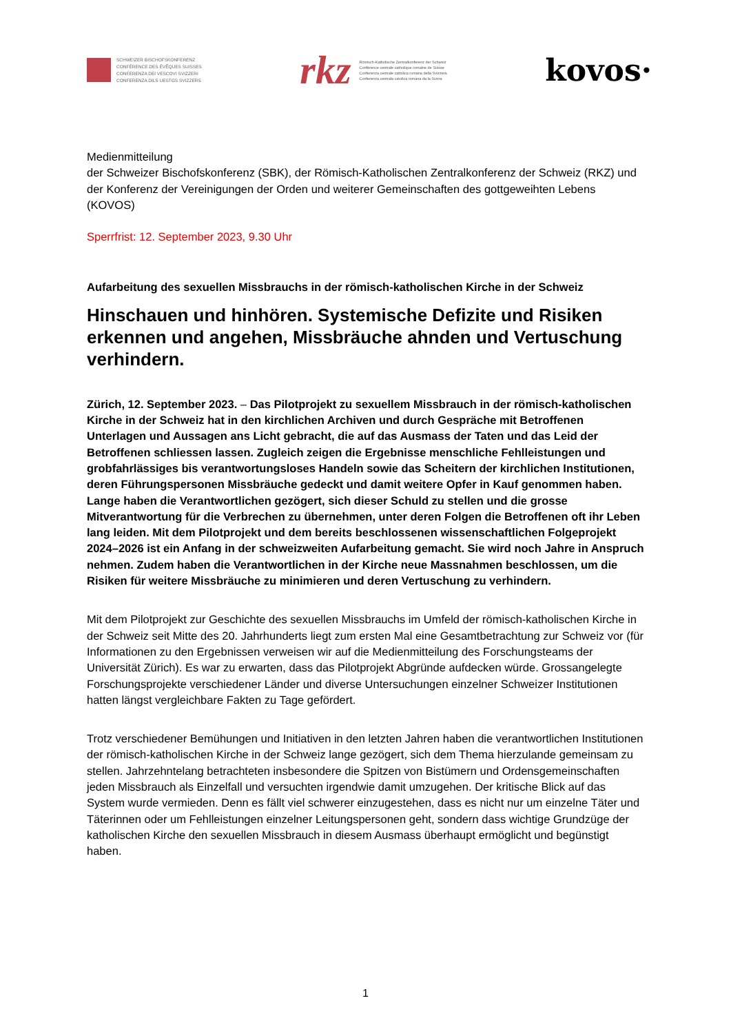SCHWEIZER BISCHOFSKONFERENZ
CONFÉRENCE DES ÉVÊQUES SUISSES
CONFERENZA DEI VESCOVI SVIZZERI
CONFERENZA DILS UESTGS SVIZZERS
rkz Römisch-Katholische Zentralkonferenz der Schweiz
Conférence centrale catholique romaine de Suisse
Conferenza centrale cattolica romana della Svizzera
Conferenza centrala catolica romana da la Svizra
kovos·
Medienmitteilung
der Schweizer Bischofskonferenz (SBK), der Römisch-Katholischen Zentralkonferenz der Schweiz (RKZ) und der Konferenz der Vereinigungen der Orden und weiterer Gemeinschaften des gottgeweihten Lebens (KOVOS)
Sperrfrist: 12. September 2023, 9.30 Uhr
Aufarbeitung des sexuellen Missbrauchs in der römisch-katholischen Kirche in der Schweiz
Hinschauen und hinhören. Systemische Defizite und Risiken erkennen und angehen, Missbräuche ahnden und Vertuschung verhindern.
Zürich, 12. September 2023. – Das Pilotprojekt zu sexuellem Missbrauch in der römisch-katholischen Kirche in der Schweiz hat in den kirchlichen Archiven und durch Gespräche mit Betroffenen Unterlagen und Aussagen ans Licht gebracht, die auf das Ausmass der Taten und das Leid der Betroffenen schliessen lassen. Zugleich zeigen die Ergebnisse menschliche Fehlleistungen und grobfahrlässiges bis verantwortungsloses Handeln sowie das Scheitern der kirchlichen Institutionen, deren Führungspersonen Missbräuche gedeckt und damit weitere Opfer in Kauf genommen haben. Lange haben die Verantwortlichen gezögert, sich dieser Schuld zu stellen und die grosse Mitverantwortung für die Verbrechen zu übernehmen, unter deren Folgen die Betroffenen oft ihr Leben lang leiden. Mit dem Pilotprojekt und dem bereits beschlossenen wissenschaftlichen Folgeprojekt 2024–2026 ist ein Anfang in der schweizweiten Aufarbeitung gemacht. Sie wird noch Jahre in Anspruch nehmen. Zudem haben die Verantwortlichen in der Kirche neue Massnahmen beschlossen, um die Risiken für weitere Missbräuche zu minimieren und deren Vertuschung zu verhindern.
Mit dem Pilotprojekt zur Geschichte des sexuellen Missbrauchs im Umfeld der römisch-katholischen Kirche in der Schweiz seit Mitte des 20. Jahrhunderts liegt zum ersten Mal eine Gesamtbetrachtung zur Schweiz vor (für Informationen zu den Ergebnissen verweisen wir auf die Medienmitteilung des Forschungsteams der Universität Zürich). Es war zu erwarten, dass das Pilotprojekt Abgründe aufdecken würde. Grossangelegte Forschungsprojekte verschiedener Länder und diverse Untersuchungen einzelner Schweizer Institutionen hatten längst vergleichbare Fakten zu Tage gefördert.
Trotz verschiedener Bemühungen und Initiativen in den letzten Jahren haben die verantwortlichen Institutionen der römisch-katholischen Kirche in der Schweiz lange gezögert, sich dem Thema hierzulande gemeinsam zu stellen. Jahrzehntelang betrachteten insbesondere die Spitzen von Bistümern und Ordensgemeinschaften jeden Missbrauch als Einzelfall und versuchten irgendwie damit umzugehen. Der kritische Blick auf das System wurde vermieden. Denn es fällt viel schwerer einzugestehen, dass es nicht nur um einzelne Täter und Täterinnen oder um Fehlleistungen einzelner Leitungspersonen geht, sondern dass wichtige Grundzüge der katholischen Kirche den sexuellen Missbrauch in diesem Ausmass überhaupt ermöglicht und begünstigt haben.
1